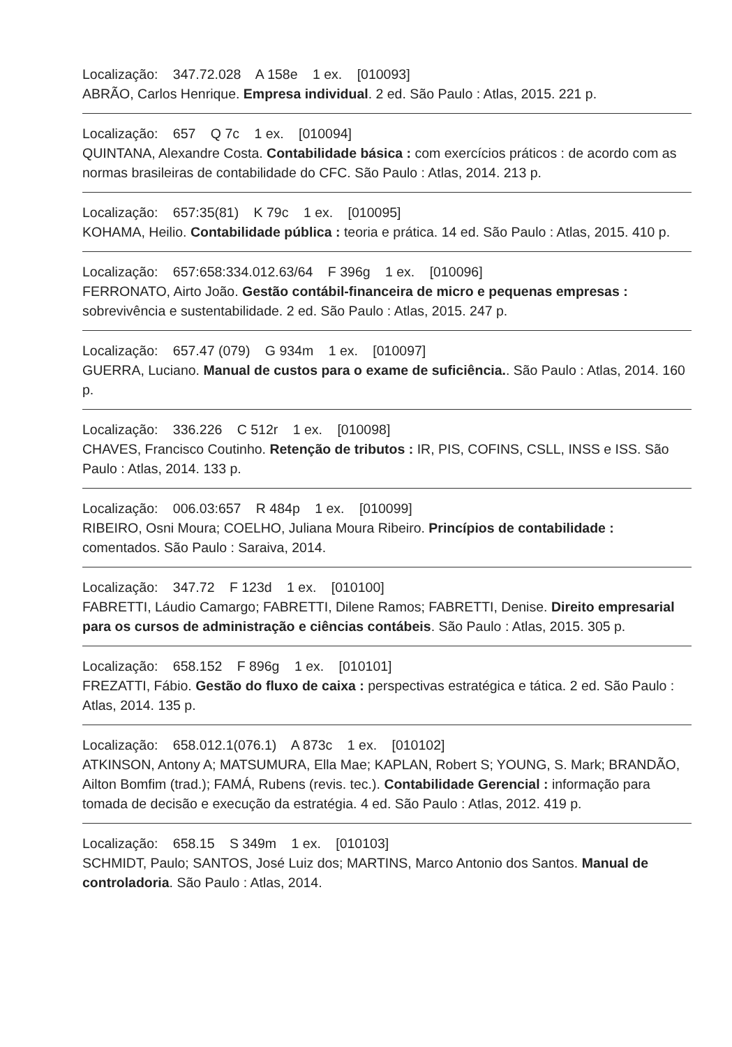Localização: 347.72.028 A 158e 1 ex. [010093]
ABRÃO, Carlos Henrique. Empresa individual. 2 ed. São Paulo : Atlas, 2015. 221 p.
Localização: 657 Q 7c 1 ex. [010094]
QUINTANA, Alexandre Costa. Contabilidade básica : com exercícios práticos : de acordo com as normas brasileiras de contabilidade do CFC. São Paulo : Atlas, 2014. 213 p.
Localização: 657:35(81) K 79c 1 ex. [010095]
KOHAMA, Heilio. Contabilidade pública : teoria e prática. 14 ed. São Paulo : Atlas, 2015. 410 p.
Localização: 657:658:334.012.63/64 F 396g 1 ex. [010096]
FERRONATO, Airto João. Gestão contábil-financeira de micro e pequenas empresas : sobrevivência e sustentabilidade. 2 ed. São Paulo : Atlas, 2015. 247 p.
Localização: 657.47 (079) G 934m 1 ex. [010097]
GUERRA, Luciano. Manual de custos para o exame de suficiência.. São Paulo : Atlas, 2014. 160 p.
Localização: 336.226 C 512r 1 ex. [010098]
CHAVES, Francisco Coutinho. Retenção de tributos : IR, PIS, COFINS, CSLL, INSS e ISS. São Paulo : Atlas, 2014. 133 p.
Localização: 006.03:657 R 484p 1 ex. [010099]
RIBEIRO, Osni Moura; COELHO, Juliana Moura Ribeiro. Princípios de contabilidade : comentados. São Paulo : Saraiva, 2014.
Localização: 347.72 F 123d 1 ex. [010100]
FABRETTI, Láudio Camargo; FABRETTI, Dilene Ramos; FABRETTI, Denise. Direito empresarial para os cursos de administração e ciências contábeis. São Paulo : Atlas, 2015. 305 p.
Localização: 658.152 F 896g 1 ex. [010101]
FREZATTI, Fábio. Gestão do fluxo de caixa : perspectivas estratégica e tática. 2 ed. São Paulo : Atlas, 2014. 135 p.
Localização: 658.012.1(076.1) A 873c 1 ex. [010102]
ATKINSON, Antony A; MATSUMURA, Ella Mae; KAPLAN, Robert S; YOUNG, S. Mark; BRANDÃO, Ailton Bomfim (trad.); FAMÁ, Rubens (revis. tec.). Contabilidade Gerencial : informação para tomada de decisão e execução da estratégia. 4 ed. São Paulo : Atlas, 2012. 419 p.
Localização: 658.15 S 349m 1 ex. [010103]
SCHMIDT, Paulo; SANTOS, José Luiz dos; MARTINS, Marco Antonio dos Santos. Manual de controladoria. São Paulo : Atlas, 2014.